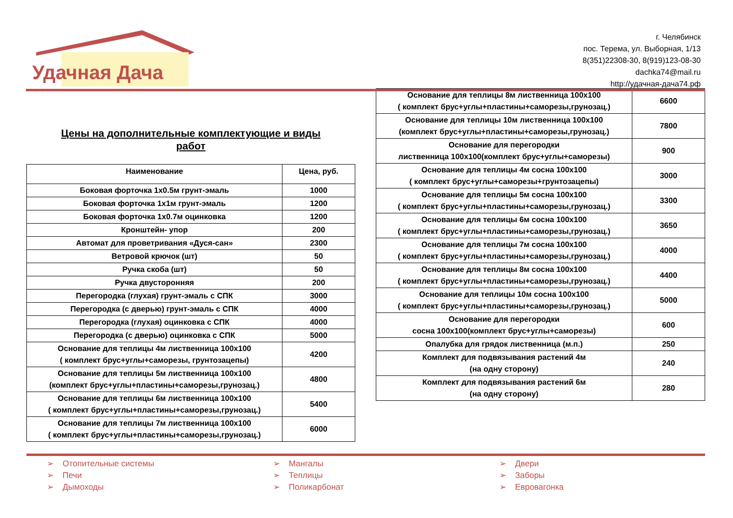Удачная Дача
г. Челябинск
пос. Терема, ул. Выборная, 1/13
8(351)22308-30, 8(919)123-08-30
dachka74@mail.ru
http://удачная-дача74.рф
Цены на дополнительные комплектующие и виды
работ
| Наименование | Цена, руб. |
| --- | --- |
| Боковая форточка 1х0.5м грунт-эмаль | 1000 |
| Боковая форточка 1х1м грунт-эмаль | 1200 |
| Боковая форточка 1х0.7м оцинковка | 1200 |
| Кронштейн- упор | 200 |
| Автомат для проветривания «Дуся-сан» | 2300 |
| Ветровой крючок (шт) | 50 |
| Ручка скоба (шт) | 50 |
| Ручка двусторонняя | 200 |
| Перегородка (глухая) грунт-эмаль с СПК | 3000 |
| Перегородка (с дверью) грунт-эмаль с СПК | 4000 |
| Перегородка (глухая) оцинковка с СПК | 4000 |
| Перегородка (с дверью) оцинковка с СПК | 5000 |
| Основание для теплицы 4м лиственница 100х100 ( комплект брус+углы+саморезы, грунтозацепы) | 4200 |
| Основание для теплицы 5м лиственница 100х100 (комплект брус+углы+пластины+саморезы,грунозац.) | 4800 |
| Основание для теплицы 6м лиственница 100х100 ( комплект брус+углы+пластины+саморезы,грунозац.) | 5400 |
| Основание для теплицы 7м лиственница 100х100 ( комплект брус+углы+пластины+саморезы,грунозац.) | 6000 |
| Основание для теплицы 8м лиственница 100х100 ( комплект брус+углы+пластины+саморезы,грунозац.) | 6600 |
| Основание для теплицы 10м лиственница 100х100 (комплект брус+углы+пластины+саморезы,грунозац.) | 7800 |
| Основание для перегородки лиственница 100х100(комплект брус+углы+саморезы) | 900 |
| Основание для теплицы 4м сосна 100х100 ( комплект брус+углы+саморезы+грунтозацепы) | 3000 |
| Основание для теплицы 5м сосна 100х100 ( комплект брус+углы+пластины+саморезы,грунозац.) | 3300 |
| Основание для теплицы 6м сосна 100х100 ( комплект брус+углы+пластины+саморезы,грунозац.) | 3650 |
| Основание для теплицы 7м сосна 100х100 ( комплект брус+углы+пластины+саморезы,грунозац.) | 4000 |
| Основание для теплицы 8м сосна 100х100 ( комплект брус+углы+пластины+саморезы,грунозац.) | 4400 |
| Основание для теплицы 10м сосна 100х100 ( комплект брус+углы+пластины+саморезы,грунозац.) | 5000 |
| Основание для перегородки сосна 100х100(комплект брус+углы+саморезы) | 600 |
| Опалубка для грядок лиственница (м.п.) | 250 |
| Комплект для подвязывания растений 4м (на одну сторону) | 240 |
| Комплект для подвязывания растений 6м (на одну сторону) | 280 |
➢ Отопительные системы
➢ Печи
➢ Дымоходы
➢ Мангалы
➢ Теплицы
➢ Поликарбонат
➢ Двери
➢ Заборы
➢ Евровагонка